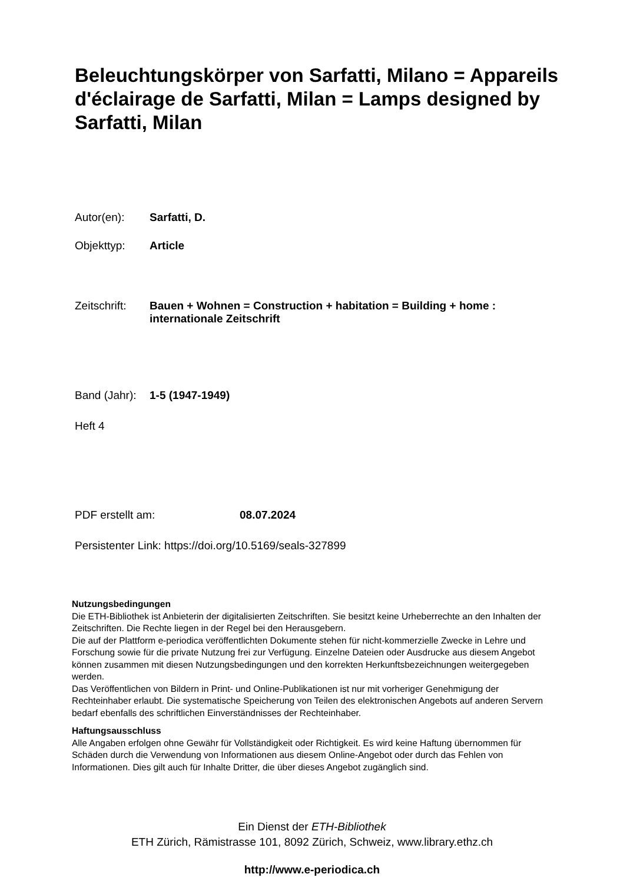Beleuchtungskörper von Sarfatti, Milano = Appareils d'éclairage de Sarfatti, Milan = Lamps designed by Sarfatti, Milan
Autor(en): Sarfatti, D.
Objekttyp: Article
Zeitschrift: Bauen + Wohnen = Construction + habitation = Building + home : internationale Zeitschrift
Band (Jahr): 1-5 (1947-1949)
Heft 4
PDF erstellt am: 08.07.2024
Persistenter Link: https://doi.org/10.5169/seals-327899
Nutzungsbedingungen
Die ETH-Bibliothek ist Anbieterin der digitalisierten Zeitschriften. Sie besitzt keine Urheberrechte an den Inhalten der Zeitschriften. Die Rechte liegen in der Regel bei den Herausgebern.
Die auf der Plattform e-periodica veröffentlichten Dokumente stehen für nicht-kommerzielle Zwecke in Lehre und Forschung sowie für die private Nutzung frei zur Verfügung. Einzelne Dateien oder Ausdrucke aus diesem Angebot können zusammen mit diesen Nutzungsbedingungen und den korrekten Herkunftsbezeichnungen weitergegeben werden.
Das Veröffentlichen von Bildern in Print- und Online-Publikationen ist nur mit vorheriger Genehmigung der Rechteinhaber erlaubt. Die systematische Speicherung von Teilen des elektronischen Angebots auf anderen Servern bedarf ebenfalls des schriftlichen Einverständnisses der Rechteinhaber.
Haftungsausschluss
Alle Angaben erfolgen ohne Gewähr für Vollständigkeit oder Richtigkeit. Es wird keine Haftung übernommen für Schäden durch die Verwendung von Informationen aus diesem Online-Angebot oder durch das Fehlen von Informationen. Dies gilt auch für Inhalte Dritter, die über dieses Angebot zugänglich sind.
Ein Dienst der ETH-Bibliothek
ETH Zürich, Rämistrasse 101, 8092 Zürich, Schweiz, www.library.ethz.ch
http://www.e-periodica.ch